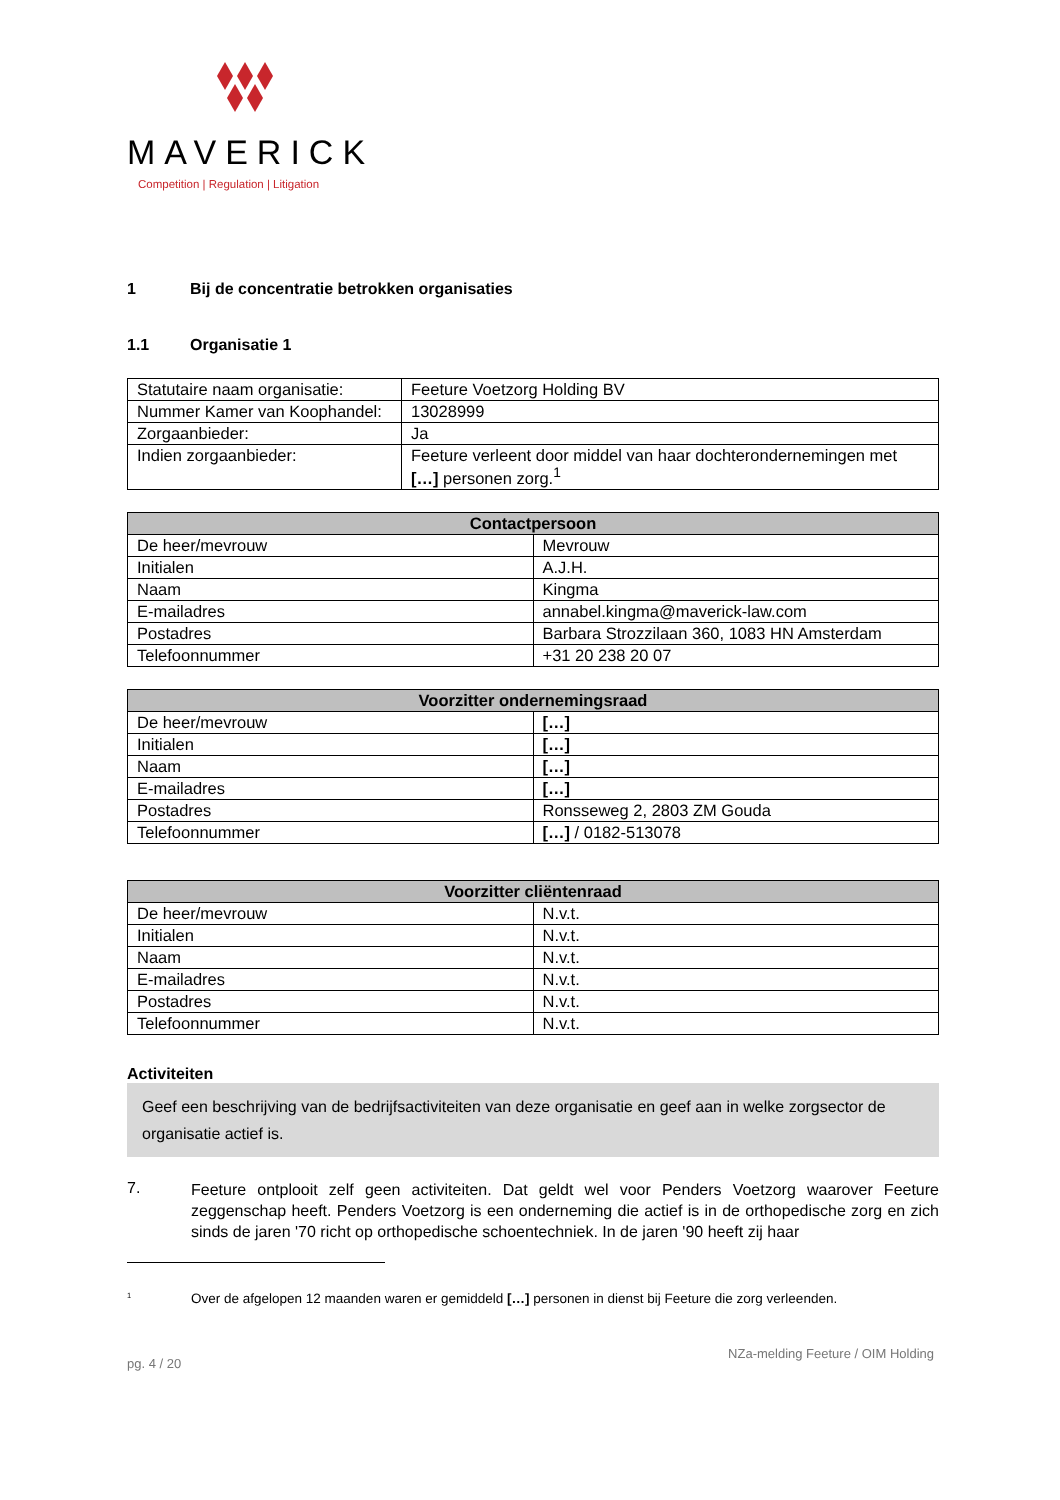MAVERICK
Competition | Regulation | Litigation
1 Bij de concentratie betrokken organisaties
1.1 Organisatie 1
| Statutaire naam organisatie: | Feeture Voetzorg Holding BV |
| Nummer Kamer van Koophandel: | 13028999 |
| Zorgaanbieder: | Ja |
| Indien zorgaanbieder: | Feeture verleent door middel van haar dochterondernemingen met […] personen zorg.<sup>1</sup> |
| Contactpersoon | |
| --- | --- |
| De heer/mevrouw | Mevrouw |
| Initialen | A.J.H. |
| Naam | Kingma |
| E-mailadres | annabel.kingma@maverick-law.com |
| Postadres | Barbara Strozzilaan 360, 1083 HN Amsterdam |
| Telefoonnummer | +31 20 238 20 07 |
| Voorzitter ondernemingsraad | |
| --- | --- |
| De heer/mevrouw | […] |
| Initialen | […] |
| Naam | […] |
| E-mailadres | […] |
| Postadres | Ronsseweg 2, 2803 ZM Gouda |
| Telefoonnummer | […] / 0182-513078 |
| Voorzitter cliëntenraad | |
| --- | --- |
| De heer/mevrouw | N.v.t. |
| Initialen | N.v.t. |
| Naam | N.v.t. |
| E-mailadres | N.v.t. |
| Postadres | N.v.t. |
| Telefoonnummer | N.v.t. |
Activiteiten
Geef een beschrijving van de bedrijfsactiviteiten van deze organisatie en geef aan in welke zorgsector de organisatie actief is.
7.
Feeture ontplooit zelf geen activiteiten. Dat geldt wel voor Penders Voetzorg waarover Feeture zeggenschap heeft. Penders Voetzorg is een onderneming die actief is in de orthopedische zorg en zich sinds de jaren '70 richt op orthopedische schoentechniek. In de jaren '90 heeft zij haar
<sup>1</sup> Over de afgelopen 12 maanden waren er gemiddeld […] personen in dienst bij Feeture die zorg verleenden.
pg. 4 / 20 NZa-melding Feeture / OIM Holding